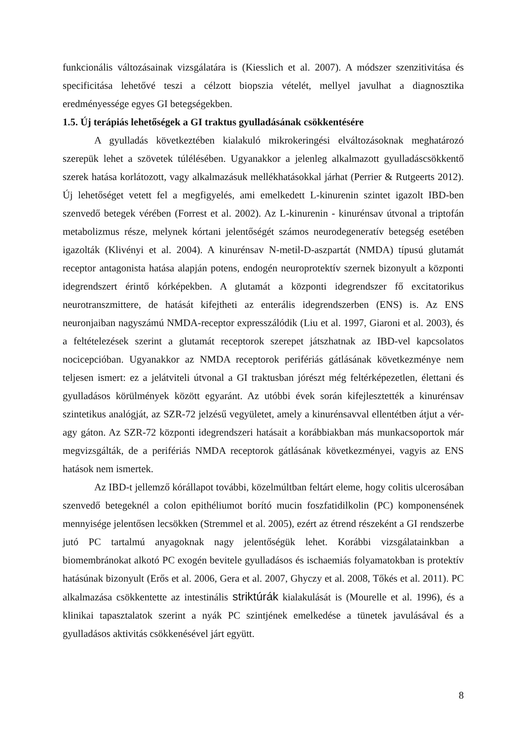funkcionális változásainak vizsgálatára is (Kiesslich et al. 2007). A módszer szenzitivitása és specificitása lehetővé teszi a célzott biopszia vételét, mellyel javulhat a diagnosztika eredményessége egyes GI betegségekben.
1.5. Új terápiás lehetőségek a GI traktus gyulladásának csökkentésére
A gyulladás következtében kialakuló mikrokeringési elváltozásoknak meghatározó szerepük lehet a szövetek túlélésében. Ugyanakkor a jelenleg alkalmazott gyulladáscsökkentő szerek hatása korlátozott, vagy alkalmazásuk mellékhatásokkal járhat (Perrier & Rutgeerts 2012). Új lehetőséget vetett fel a megfigyelés, ami emelkedett L-kinurenin szintet igazolt IBD-ben szenvedő betegek vérében (Forrest et al. 2002). Az L-kinurenin - kinurénsav útvonal a triptofán metabolizmus része, melynek kórtani jelentőségét számos neurodegeneratív betegség esetében igazolták (Klivényi et al. 2004). A kinurénsav N-metil-D-aszpartát (NMDA) típusú glutamát receptor antagonista hatása alapján potens, endogén neuroprotektív szernek bizonyult a központi idegrendszert érintő kórképekben. A glutamát a központi idegrendszer fő excitatorikus neurotranszmittere, de hatását kifejtheti az enterális idegrendszerben (ENS) is. Az ENS neuronjaiban nagyszámú NMDA-receptor expresszálódik (Liu et al. 1997, Giaroni et al. 2003), és a feltételezések szerint a glutamát receptorok szerepet játszhatnak az IBD-vel kapcsolatos nocicepcióban. Ugyanakkor az NMDA receptorok perifériás gátlásának következménye nem teljesen ismert: ez a jelátviteli útvonal a GI traktusban jórészt még feltérképezetlen, élettani és gyulladásos körülmények között egyaránt. Az utóbbi évek során kifejlesztették a kinurénsav szintetikus analógját, az SZR-72 jelzésű vegyületet, amely a kinurénsavval ellentétben átjut a vér-agy gáton. Az SZR-72 központi idegrendszeri hatásait a korábbiakban más munkacsoportok már megvizsgálták, de a perifériás NMDA receptorok gátlásának következményei, vagyis az ENS hatások nem ismertek.
Az IBD-t jellemző kórállapot további, közelmúltban feltárt eleme, hogy colitis ulcerosában szenvedő betegeknél a colon epithéliumot borító mucin foszfatidilkolin (PC) komponensének mennyisége jelentősen lecsökken (Stremmel et al. 2005), ezért az étrend részeként a GI rendszerbe jutó PC tartalmú anyagoknak nagy jelentőségük lehet. Korábbi vizsgálatainkban a biomembránokat alkotó PC exogén bevitele gyulladásos és ischaemiás folyamatokban is protektív hatásúnak bizonyult (Erős et al. 2006, Gera et al. 2007, Ghyczy et al. 2008, Tőkés et al. 2011). PC alkalmazása csökkentette az intestinális striktúrák kialakulását is (Mourelle et al. 1996), és a klinikai tapasztalatok szerint a nyák PC szintjének emelkedése a tünetek javulásával és a gyulladásos aktivitás csökkenésével járt együtt.
8